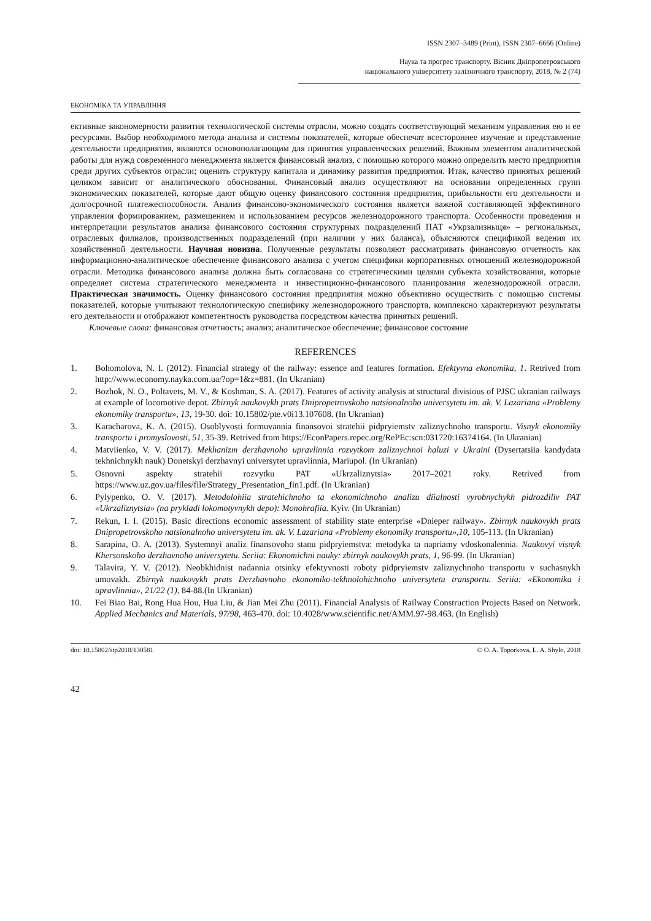ISSN 2307–3489 (Print), ISSN 2307–6666 (Online)
Наука та прогрес транспорту. Вісник Дніпропетровського
національного університету залізничного транспорту, 2018, № 2 (74)
ЕКОНОМІКА ТА УПРАВЛІННЯ
ективные закономерности развития технологической системы отрасли, можно создать соответствующий механизм управления ею и ее ресурсами. Выбор необходимого метода анализа и системы показателей, которые обеспечат всестороннее изучение и представление деятельности предприятия, являются основополагающим для принятия управленческих решений. Важным элементом аналитической работы для нужд современного менеджмента является финансовый анализ, с помощью которого можно определить место предприятия среди других субъектов отрасли; оценить структуру капитала и динамику развития предприятия. Итак, качество принятых решений целиком зависит от аналитического обоснования. Финансовый анализ осуществляют на основании определенных групп экономических показателей, которые дают общую оценку финансового состояния предприятия, прибыльности его деятельности и долгосрочной платежеспособности. Анализ финансово-экономического состояния является важной составляющей эффективного управления формированием, размещением и использованием ресурсов железнодорожного транспорта. Особенности проведения и интерпретации результатов анализа финансового состояния структурных подразделений ПАТ «Укрзализныця» – региональных, отраслевых филиалов, производственных подразделений (при наличии у них баланса), объясняются спецификой ведения их хозяйственной деятельности. Научная новизна. Полученные результаты позволяют рассматривать финансовую отчетность как информационно-аналитическое обеспечение финансового анализа с учетом специфики корпоративных отношений железнодорожной отрасли. Методика финансового анализа должна быть согласована со стратегическими целями субъекта хозяйствования, которые определяет система стратегического менеджмента и инвестиционно-финансового планирования железнодорожной отрасли. Практическая значимость. Оценку финансового состояния предприятия можно объективно осуществить с помощью системы показателей, которые учитывают технологическую специфику железнодорожного транспорта, комплексно характеризуют результаты его деятельности и отображают компетентность руководства посредством качества принятых решений.
Ключевые слова: финансовая отчетность; анализ; аналитическое обеспечение; финансовое состояние
REFERENCES
1. Bohomolova, N. I. (2012). Financial strategy of the railway: essence and features formation. Efektyvna ekonomika, 1. Retrived from http://www.economy.nayka.com.ua/?op=1&z=881. (In Ukranian)
2. Bozhok, N. O., Poltavets, M. V., & Koshman, S. A. (2017). Features of activity analysis at structural divisious of PJSC ukranian railways at example of locomotive depot. Zbirnyk naukovykh prats Dnipropetrovskoho natsionalnoho universytetu im. ak. V. Lazariana «Problemy ekonomiky transportu», 13, 19-30. doi: 10.15802/pte.v0i13.107608. (In Ukranian)
3. Karacharova, K. A. (2015). Osoblyvosti formuvannia finansovoi stratehii pidpryiemstv zaliznychnoho transportu. Visnyk ekonomiky transportu i promyslovosti, 51, 35-39. Retrived from https://EconPapers.repec.org/RePEc:scn:031720:16374164. (In Ukranian)
4. Matviienko, V. V. (2017). Mekhanizm derzhavnoho upravlinnia rozvytkom zaliznychnoi haluzi v Ukraini (Dysertatsiia kandydata tekhnichnykh nauk) Donetskyi derzhavnyi universytet upravlinnia, Mariupol. (In Ukranian)
5. Osnovni aspekty stratehii rozvytku PAT «Ukrzaliznytsia» 2017–2021 roky. Retrived from https://www.uz.gov.ua/files/file/Strategy_Presentation_fin1.pdf. (In Ukranian)
6. Pylypenko, O. V. (2017). Metodolohiia stratehichnoho ta ekonomichnoho analizu diialnosti vyrobnychykh pidrozdiliv PAT «Ukrzaliznytsia» (na prykladi lokomotyvnykh depo): Monohrafiia. Kyiv. (In Ukranian)
7. Rekun, I. I. (2015). Basic directions economic assessment of stability state enterprise «Dnieper railway». Zbirnyk naukovykh prats Dnipropetrovskoho natsionalnoho universytetu im. ak. V. Lazariana «Problemy ekonomiky transportu»,10, 105-113. (In Ukranian)
8. Sarapina, O. A. (2013). Systemnyi analiz finansovoho stanu pidpryiemstva: metodyka ta napriamy vdoskonalennia. Naukovyi visnyk Khersonskoho derzhavnoho universytetu. Seriia: Ekonomichni nauky: zbirnyk naukovykh prats, 1, 96-99. (In Ukranian)
9. Talavira, Y. V. (2012). Neobkhidnist nadannia otsinky efektyvnosti roboty pidpryiemstv zaliznychnoho transportu v suchasnykh umovakh. Zbirnyk naukovykh prats Derzhavnoho ekonomiko-tekhnolohichnoho universytetu transportu. Seriia: «Ekonomika i upravlinnia», 21/22 (1), 84-88.(In Ukranian)
10. Fei Biao Bai, Rong Hua Hou, Hua Liu, & Jian Mei Zhu (2011). Financial Analysis of Railway Construction Projects Based on Network. Applied Mechanics and Materials, 97/98, 463-470. doi: 10.4028/www.scientific.net/AMM.97-98.463. (In English)
doi: 10.15802/stp2018/130581 © O. A. Toporkova, L. A. Shylo, 2018
42